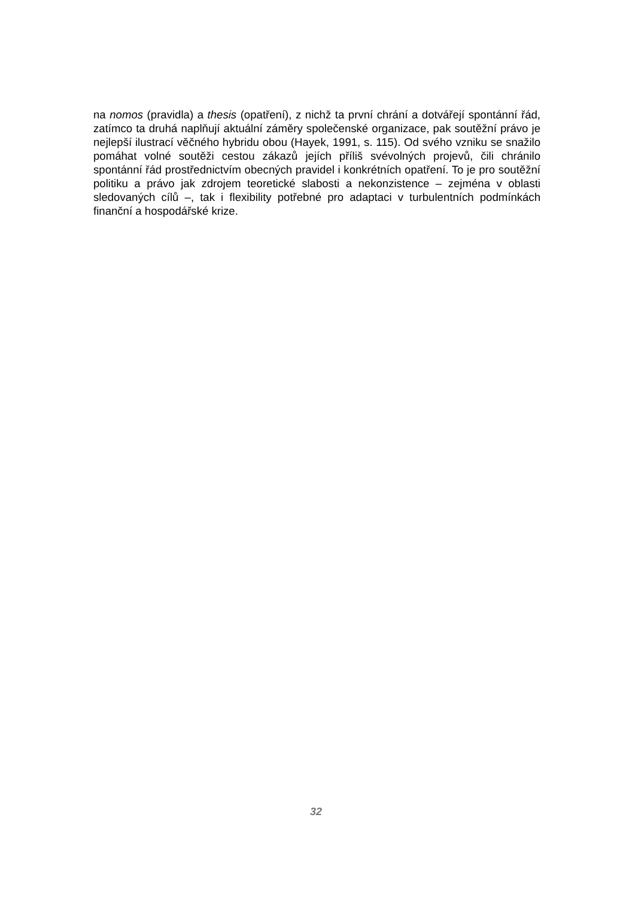na nomos (pravidla) a thesis (opatření), z nichž ta první chrání a dotvářejí spontánní řád, zatímco ta druhá naplňují aktuální záměry společenské organizace, pak soutěžní právo je nejlepší ilustrací věčného hybridu obou (Hayek, 1991, s. 115). Od svého vzniku se snažilo pomáhat volné soutěži cestou zákazů jejích příliš svévolných projevů, čili chránilo spontánní řád prostřednictvím obecných pravidel i konkrétních opatření. To je pro soutěžní politiku a právo jak zdrojem teoretické slabosti a nekonzistence – zejména v oblasti sledovaných cílů –, tak i flexibility potřebné pro adaptaci v turbulentních podmínkách finanční a hospodářské krize.
32